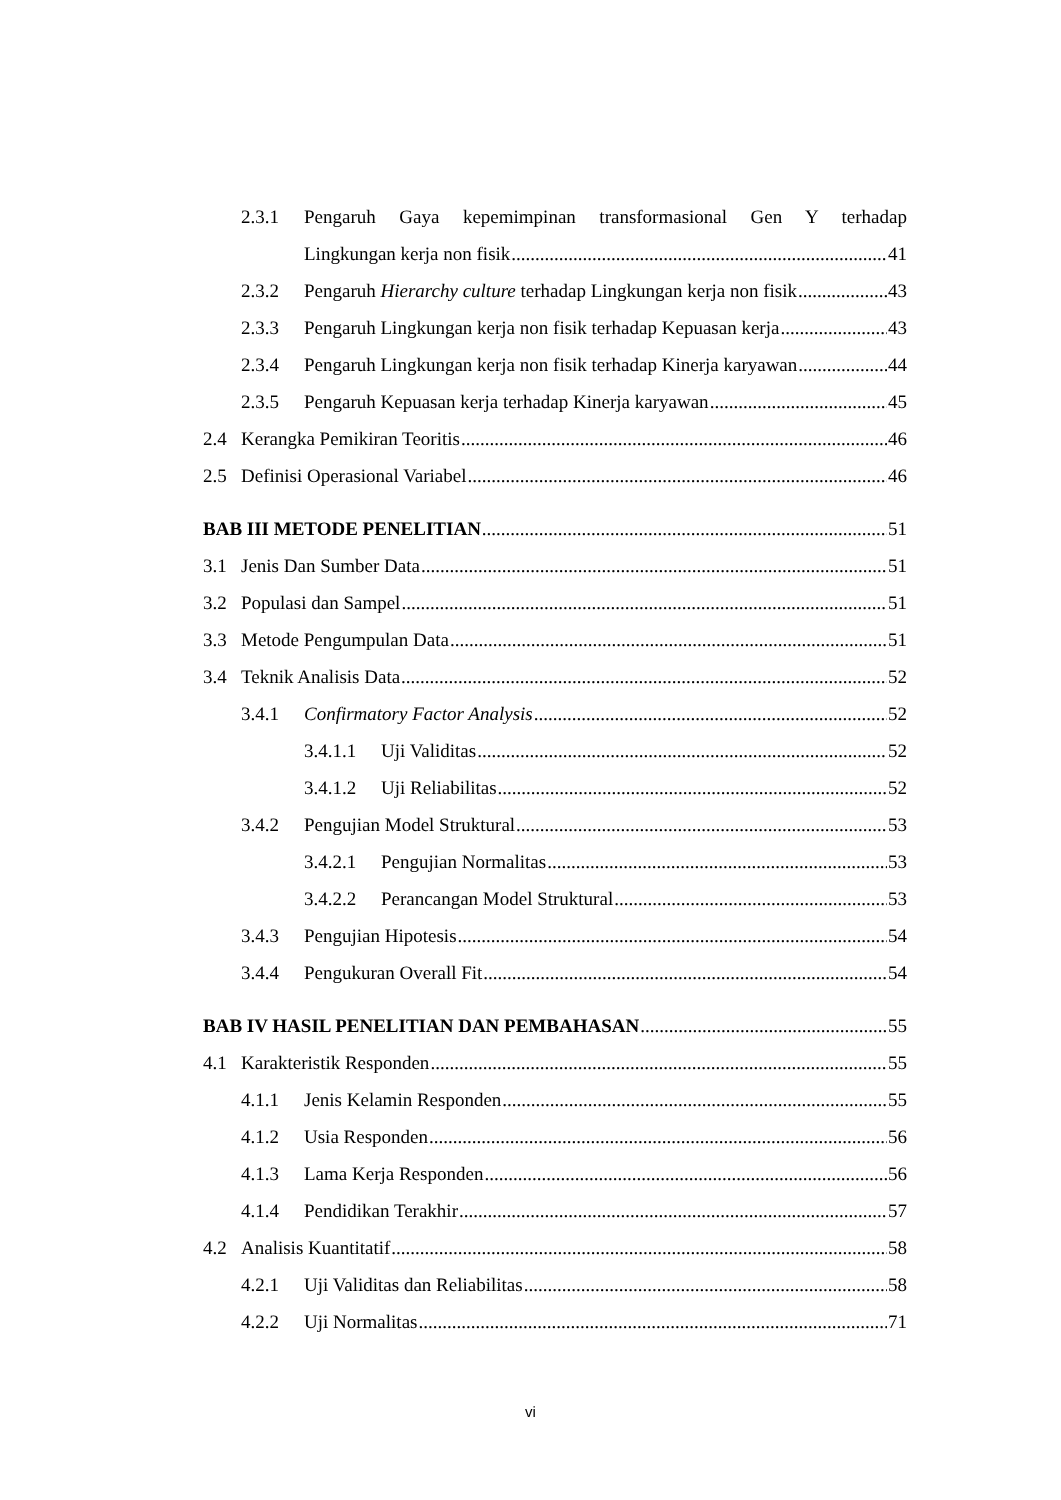2.3.1 Pengaruh Gaya kepemimpinan transformasional Gen Y terhadap
Lingkungan kerja non fisik 41
2.3.2 Pengaruh Hierarchy culture terhadap Lingkungan kerja non fisik 43
2.3.3 Pengaruh Lingkungan kerja non fisik terhadap Kepuasan kerja 43
2.3.4 Pengaruh Lingkungan kerja non fisik terhadap Kinerja karyawan 44
2.3.5 Pengaruh Kepuasan kerja terhadap Kinerja karyawan 45
2.4 Kerangka Pemikiran Teoritis 46
2.5 Definisi Operasional Variabel 46
BAB III METODE PENELITIAN 51
3.1 Jenis Dan Sumber Data 51
3.2 Populasi dan Sampel 51
3.3 Metode Pengumpulan Data 51
3.4 Teknik Analisis Data 52
3.4.1 Confirmatory Factor Analysis 52
3.4.1.1 Uji Validitas 52
3.4.1.2 Uji Reliabilitas 52
3.4.2 Pengujian Model Struktural 53
3.4.2.1 Pengujian Normalitas 53
3.4.2.2 Perancangan Model Struktural 53
3.4.3 Pengujian Hipotesis 54
3.4.4 Pengukuran Overall Fit 54
BAB IV HASIL PENELITIAN DAN PEMBAHASAN 55
4.1 Karakteristik Responden 55
4.1.1 Jenis Kelamin Responden 55
4.1.2 Usia Responden 56
4.1.3 Lama Kerja Responden 56
4.1.4 Pendidikan Terakhir 57
4.2 Analisis Kuantitatif 58
4.2.1 Uji Validitas dan Reliabilitas 58
4.2.2 Uji Normalitas 71
vi